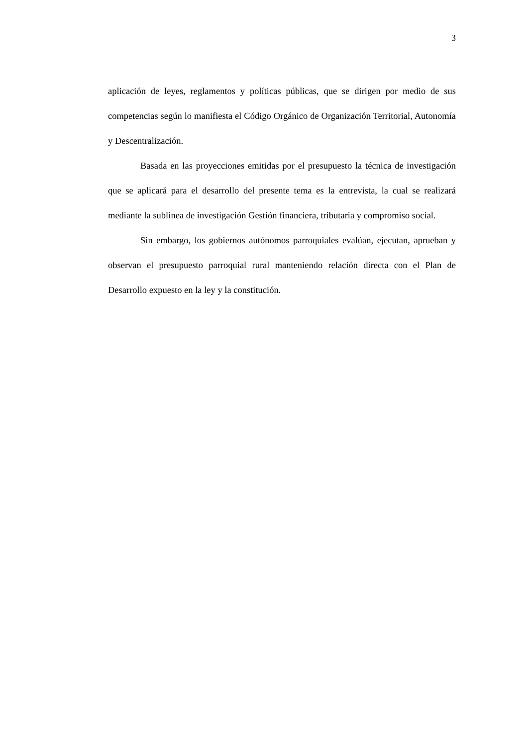3
aplicación de leyes, reglamentos y políticas públicas, que se dirigen por medio de sus competencias según lo manifiesta el Código Orgánico de Organización Territorial, Autonomía y Descentralización.
Basada en las proyecciones emitidas por el presupuesto la técnica de investigación que se aplicará para el desarrollo del presente tema es la entrevista, la cual se realizará mediante la sublinea de investigación Gestión financiera, tributaria y compromiso social.
Sin embargo, los gobiernos autónomos parroquiales evalúan, ejecutan, aprueban y observan el presupuesto parroquial rural manteniendo relación directa con el Plan de Desarrollo expuesto en la ley y la constitución.